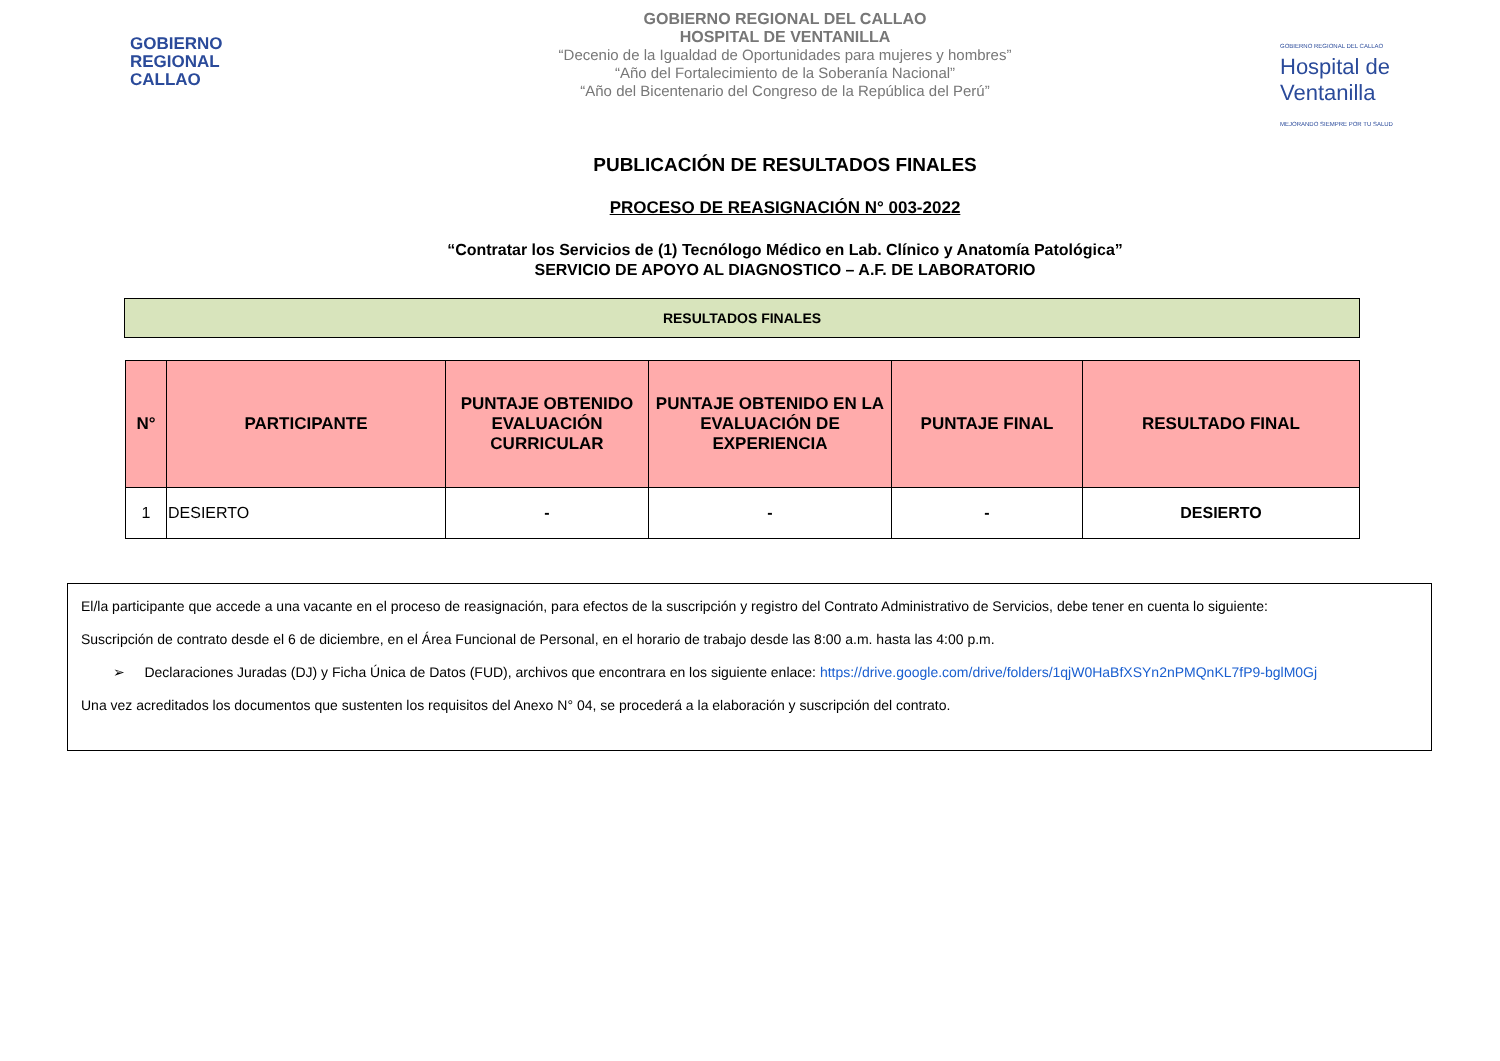GOBIERNO
REGIONAL
CALLAO
GOBIERNO REGIONAL DEL CALLAO
HOSPITAL DE VENTANILLA
“Decenio de la Igualdad de Oportunidades para mujeres y hombres”
“Año del Fortalecimiento de la Soberanía Nacional”
“Año del Bicentenario del Congreso de la República del Perú”
GOBIERNO REGIONAL DEL CALLAO
Hospital de Ventanilla
MEJORANDO SIEMPRE POR TU SALUD
PUBLICACIÓN DE RESULTADOS FINALES
PROCESO DE REASIGNACIÓN N° 003-2022
“Contratar los Servicios de (1) Tecnólogo Médico en Lab. Clínico y Anatomía Patológica”
SERVICIO DE APOYO AL DIAGNOSTICO – A.F. DE LABORATORIO
RESULTADOS FINALES
| N° | PARTICIPANTE | PUNTAJE OBTENIDO EVALUACIÓN CURRICULAR | PUNTAJE OBTENIDO EN LA EVALUACIÓN DE EXPERIENCIA | PUNTAJE FINAL | RESULTADO FINAL |
| --- | --- | --- | --- | --- | --- |
| 1 | DESIERTO | - | - | - | DESIERTO |
El/la participante que accede a una vacante en el proceso de reasignación, para efectos de la suscripción y registro del Contrato Administrativo de Servicios, debe tener en cuenta lo siguiente:
Suscripción de contrato desde el 6 de diciembre, en el Área Funcional de Personal, en el horario de trabajo desde las 8:00 a.m. hasta las 4:00 p.m.
➢ Declaraciones Juradas (DJ) y Ficha Única de Datos (FUD), archivos que encontrara en los siguiente enlace: https://drive.google.com/drive/folders/1qjW0HaBfXSYn2nPMQnKL7fP9-bglM0Gj
Una vez acreditados los documentos que sustenten los requisitos del Anexo N° 04, se procederá a la elaboración y suscripción del contrato.